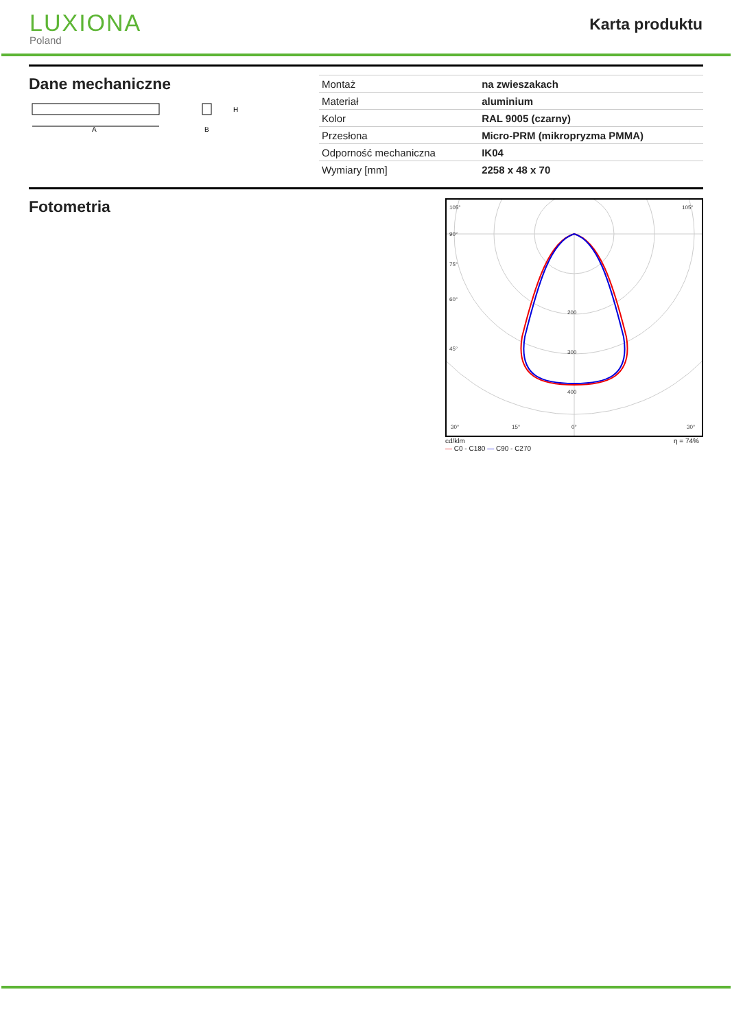LUXIONA
Poland
Karta produktu
Dane mechaniczne
A
H
B
| Montaż | na zwieszakach |
| Materiał | aluminium |
| Kolor | RAL 9005 (czarny) |
| Przesłona | Micro-PRM (mikropryzma PMMA) |
| Odporność mechaniczna | IK04 |
| Wymiary [mm] | 2258 x 48 x 70 |
Fotometria
105°
90°
75°
60°
45°
200
300
400
30°
15°
0°
105°
30°
cd/klm
— C0 - C180 — C90 - C270 η = 74%